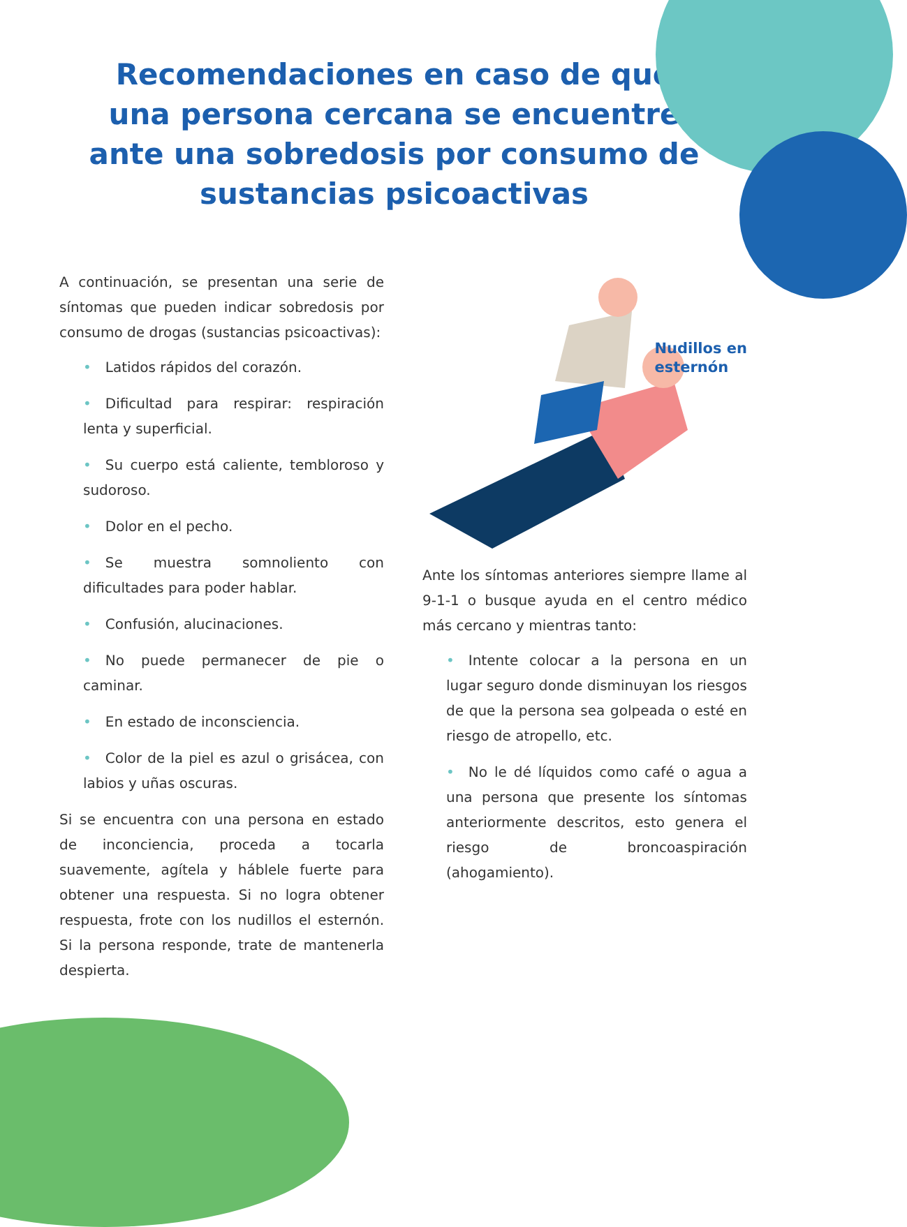Recomendaciones en caso de que una persona cercana se encuentre ante una sobredosis por consumo de sustancias psicoactivas
A continuación, se presentan una serie de síntomas que pueden indicar sobredosis por consumo de drogas (sustancias psicoactivas):
• Latidos rápidos del corazón.
• Dificultad para respirar: respiración lenta y superficial.
• Su cuerpo está caliente, tembloroso y sudoroso.
• Dolor en el pecho.
• Se muestra somnoliento con dificultades para poder hablar.
• Confusión, alucinaciones.
• No puede permanecer de pie o caminar.
• En estado de inconsciencia.
• Color de la piel es azul o grisácea, con labios y uñas oscuras.
Si se encuentra con una persona en estado de inconciencia, proceda a tocarla suavemente, agítela y háblele fuerte para obtener una respuesta. Si no logra obtener respuesta, frote con los nudillos el esternón. Si la persona responde, trate de mantenerla despierta.
Nudillos en
esternón
Ante los síntomas anteriores siempre llame al 9-1-1 o busque ayuda en el centro médico más cercano y mientras tanto:
• Intente colocar a la persona en un lugar seguro donde disminuyan los riesgos de que la persona sea golpeada o esté en riesgo de atropello, etc.
• No le dé líquidos como café o agua a una persona que presente los síntomas anteriormente descritos, esto genera el riesgo de broncoaspiración (ahogamiento).